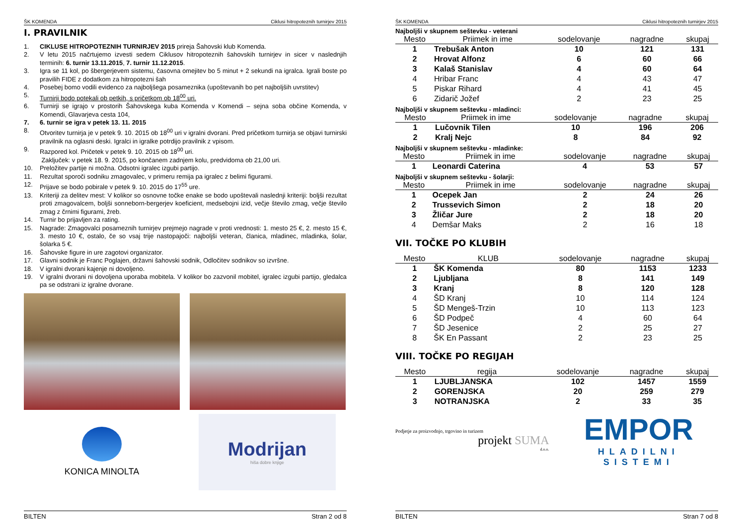ŠK KOMENDA Ciklusi hitropoteznih turnirjev 2015
I. PRAVILNIK
1. CIKLUSE HITROPOTEZNIH TURNIRJEV 2015 prireja Šahovski klub Komenda.
2. V letu 2015 načrtujemo izvesti sedem Ciklusov hitropoteznih šahovskih turnirjev in sicer v naslednjih terminih: 6. turnir 13.11.2015, 7. turnir 11.12.2015.
3. Igra se 11 kol, po šbergerjevem sistemu, časovna omejitev bo 5 minut + 2 sekundi na igralca. Igrali boste po pravilih FIDE z dodatkom za hitropotezni šah
4. Posebej bomo vodili evidenco za najboljšega posameznika (upoštevanih bo pet najboljših uvrstitev)
5. Turnirji bodo potekali ob petkih, s pričetkom ob 18<sup>00</sup> uri.
6. Turnirji se igrajo v prostorih Šahovskega kuba Komenda v Komendi – sejna soba občine Komenda, v Komendi, Glavarjeva cesta 104,
7. 6. turnir se igra v petek 13. 11. 2015
8. Otvoritev turnirja je v petek 9. 10. 2015 ob 18<sup>00</sup> uri v igralni dvorani. Pred pričetkom turnirja se objavi turnirski pravilnik na oglasni deski. Igralci in igralke potrdijo pravilnik z vpisom.
9. Razpored kol. Pričetek v petek 9. 10. 2015 ob 18<sup>00</sup> uri.
Zaključek: v petek 18. 9. 2015, po končanem zadnjem kolu, predvidoma ob 21,00 uri.
10. Preložitev partije ni možna. Odsotni igralec izgubi partijo.
11. Rezultat sporoči sodniku zmagovalec, v primeru remija pa igralec z belimi figurami.
12. Prijave se bodo pobirale v petek 9. 10. 2015 do 17<sup>55</sup> ure.
13. Kriteriji za delitev mest: V kolikor so osnovne točke enake se bodo upoštevali naslednji kriteriji: boljši rezultat proti zmagovalcem, boljši sonneborn-bergerjev koeficient, medsebojni izid, večje število zmag, večje število zmag z črnimi figurami, žreb.
14. Turnir bo prijavljen za rating.
15. Nagrade: Zmagovalci posameznih turnirjev prejmejo nagrade v proti vrednosti: 1. mesto 25 €, 2. mesto 15 €, 3. mesto 10 €, ostalo, če so vsaj trije nastopajoči: najboljši veteran, članica, mladinec, mladinka, šolar, šolarka 5 €.
16. Šahovske figure in ure zagotovi organizator.
17. Glavni sodnik je Franc Poglajen, državni šahovski sodnik, Odločitev sodnikov so izvršne.
18. V igralni dvorani kajenje ni dovoljeno.
19. V igralni dvorani ni dovoljena uporaba mobitela. V kolikor bo zazvonil mobitel, igralec izgubi partijo, gledalca pa se odstrani iz igralne dvorane.
KONICA MINOLTA
Modrijan
hiša dobre knjige
BILTEN Stran 2 od 8
ŠK KOMENDA Ciklusi hitropoteznih turnirjev 2015
Najboljši v skupnem seštevku - veterani
| Mesto | Priimek in ime | sodelovanje | nagradne | skupaj |
| --- | --- | --- | --- | --- |
| 1 | Trebušak Anton | 10 | 121 | 131 |
| 2 | Hrovat Alfonz | 6 | 60 | 66 |
| 3 | Kalaš Stanislav | 4 | 60 | 64 |
| 4 | Hribar Franc | 4 | 43 | 47 |
| 5 | Piskar Rihard | 4 | 41 | 45 |
| 6 | Zidarič Jožef | 2 | 23 | 25 |
Najboljši v skupnem seštevku - mladinci:
| Mesto | Priimek in ime | sodelovanje | nagradne | skupaj |
| --- | --- | --- | --- | --- |
| 1 | Lučovnik Tilen | 10 | 196 | 206 |
| 2 | Kralj Nejc | 8 | 84 | 92 |
Najboljši v skupnem seštevku - mladinke:
| Mesto | Priimek in ime | sodelovanje | nagradne | skupaj |
| --- | --- | --- | --- | --- |
| 1 | Leonardi Caterina | 4 | 53 | 57 |
Najboljši v skupnem seštevku - šolarji:
| Mesto | Priimek in ime | sodelovanje | nagradne | skupaj |
| --- | --- | --- | --- | --- |
| 1 | Ocepek Jan | 2 | 24 | 26 |
| 2 | Trussevich Simon | 2 | 18 | 20 |
| 3 | Žličar Jure | 2 | 18 | 20 |
| 4 | Demšar Maks | 2 | 16 | 18 |
VII. TOČKE PO KLUBIH
| Mesto | KLUB | sodelovanje | nagradne | skupaj |
| --- | --- | --- | --- | --- |
| 1 | ŠK Komenda | 80 | 1153 | 1233 |
| 2 | Ljubljana | 8 | 141 | 149 |
| 3 | Kranj | 8 | 120 | 128 |
| 4 | ŠD Kranj | 10 | 114 | 124 |
| 5 | ŠD Mengeš-Trzin | 10 | 113 | 123 |
| 6 | ŠD Podpeč | 4 | 60 | 64 |
| 7 | ŠD Jesenice | 2 | 25 | 27 |
| 8 | ŠK En Passant | 2 | 23 | 25 |
VIII. TOČKE PO REGIJAH
| Mesto | regija | sodelovanje | nagradne | skupaj |
| --- | --- | --- | --- | --- |
| 1 | LJUBLJANSKA | 102 | 1457 | 1559 |
| 2 | GORENJSKA | 20 | 259 | 279 |
| 3 | NOTRANJSKA | 2 | 33 | 35 |
Podjetje za proizvodnjo, trgovino in turizem
projekt SUMA
d.o.o.
EMPOR
HLADILNI SISTEMI
BILTEN Stran 7 od 8